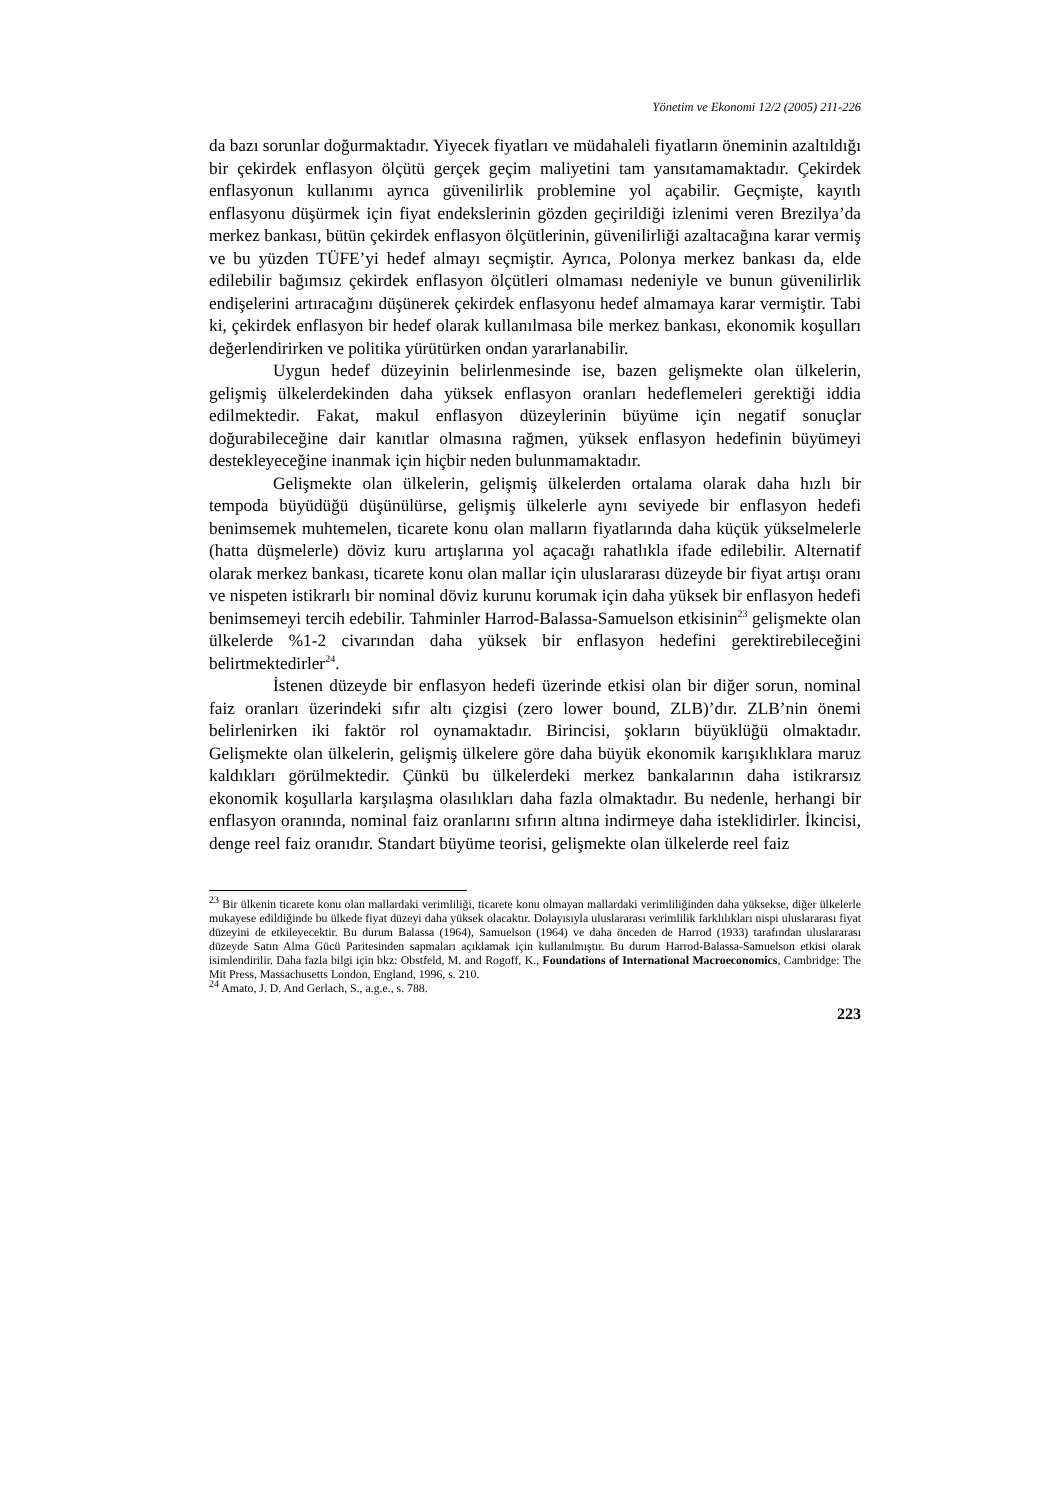Yönetim ve Ekonomi 12/2 (2005) 211-226
da bazı sorunlar doğurmaktadır. Yiyecek fiyatları ve müdahaleli fiyatların öneminin azaltıldığı bir çekirdek enflasyon ölçütü gerçek geçim maliyetini tam yansıtamamaktadır. Çekirdek enflasyonun kullanımı ayrıca güvenilirlik problemine yol açabilir. Geçmişte, kayıtlı enflasyonu düşürmek için fiyat endekslerinin gözden geçirildiği izlenimi veren Brezilya’da merkez bankası, bütün çekirdek enflasyon ölçütlerinin, güvenilirliği azaltacağına karar vermiş ve bu yüzden TÜFE’yi hedef almayı seçmiştir. Ayrıca, Polonya merkez bankası da, elde edilebilir bağımsız çekirdek enflasyon ölçütleri olmaması nedeniyle ve bunun güvenilirlik endişelerini artıracağını düşünerek çekirdek enflasyonu hedef almamaya karar vermiştir. Tabi ki, çekirdek enflasyon bir hedef olarak kullanılmasa bile merkez bankası, ekonomik koşulları değerlendirirken ve politika yürütürken ondan yararlanabilir.
Uygun hedef düzeyinin belirlenmesinde ise, bazen gelişmekte olan ülkelerin, gelişmiş ülkelerdekinden daha yüksek enflasyon oranları hedeflemeleri gerektiği iddia edilmektedir. Fakat, makul enflasyon düzeylerinin büyüme için negatif sonuçlar doğurabileceğine dair kanıtlar olmasına rağmen, yüksek enflasyon hedefinin büyümeyi destekleyeceğine inanmak için hiçbir neden bulunmamaktadır.
Gelişmekte olan ülkelerin, gelişmiş ülkelerden ortalama olarak daha hızlı bir tempoda büyüdüğü düşünülürse, gelişmiş ülkelerle aynı seviyede bir enflasyon hedefi benimsemek muhtemelen, ticarete konu olan malların fiyatlarında daha küçük yükselmelerle (hatta düşmelerle) döviz kuru artışlarına yol açacağı rahatlıkla ifade edilebilir. Alternatif olarak merkez bankası, ticarete konu olan mallar için uluslararası düzeyde bir fiyat artışı oranı ve nispeten istikrarlı bir nominal döviz kurunu korumak için daha yüksek bir enflasyon hedefi benimsemeyi tercih edebilir. Tahminler Harrod-Balassa-Samuelson etkisinin<sup>23</sup> gelişmekte olan ülkelerde %1-2 civarından daha yüksek bir enflasyon hedefini gerektirebileceğini belirtmektedirler<sup>24</sup>.
İstenen düzeyde bir enflasyon hedefi üzerinde etkisi olan bir diğer sorun, nominal faiz oranları üzerindeki sıfır altı çizgisi (zero lower bound, ZLB)’dır. ZLB’nin önemi belirlenirken iki faktör rol oynamaktadır. Birincisi, şokların büyüklüğü olmaktadır. Gelişmekte olan ülkelerin, gelişmiş ülkelere göre daha büyük ekonomik karışıklıklara maruz kaldıkları görülmektedir. Çünkü bu ülkelerdeki merkez bankalarının daha istikrarsız ekonomik koşullarla karşılaşma olasılıkları daha fazla olmaktadır. Bu nedenle, herhangi bir enflasyon oranında, nominal faiz oranlarını sıfırın altına indirmeye daha isteklidirler. İkincisi, denge reel faiz oranıdır. Standart büyüme teorisi, gelişmekte olan ülkelerde reel faiz
<sup>23</sup> Bir ülkenin ticarete konu olan mallardaki verimliliği, ticarete konu olmayan mallardaki verimliliğinden daha yüksekse, diğer ülkelerle mukayese edildiğinde bu ülkede fiyat düzeyi daha yüksek olacaktır. Dolayısıyla uluslararası verimlilik farklılıkları nispi uluslararası fiyat düzeyini de etkileyecektir. Bu durum Balassa (1964), Samuelson (1964) ve daha önceden de Harrod (1933) tarafından uluslararası düzeyde Satın Alma Gücü Paritesinden sapmaları açıklamak için kullanılmıştır. Bu durum Harrod-Balassa-Samuelson etkisi olarak isimlendirilir. Daha fazla bilgi için bkz: Obstfeld, M. and Rogoff, K., Foundations of International Macroeconomics, Cambridge: The Mit Press, Massachusetts London, England, 1996, s. 210.
<sup>24</sup> Amato, J. D. And Gerlach, S., a.g.e., s. 788.
223